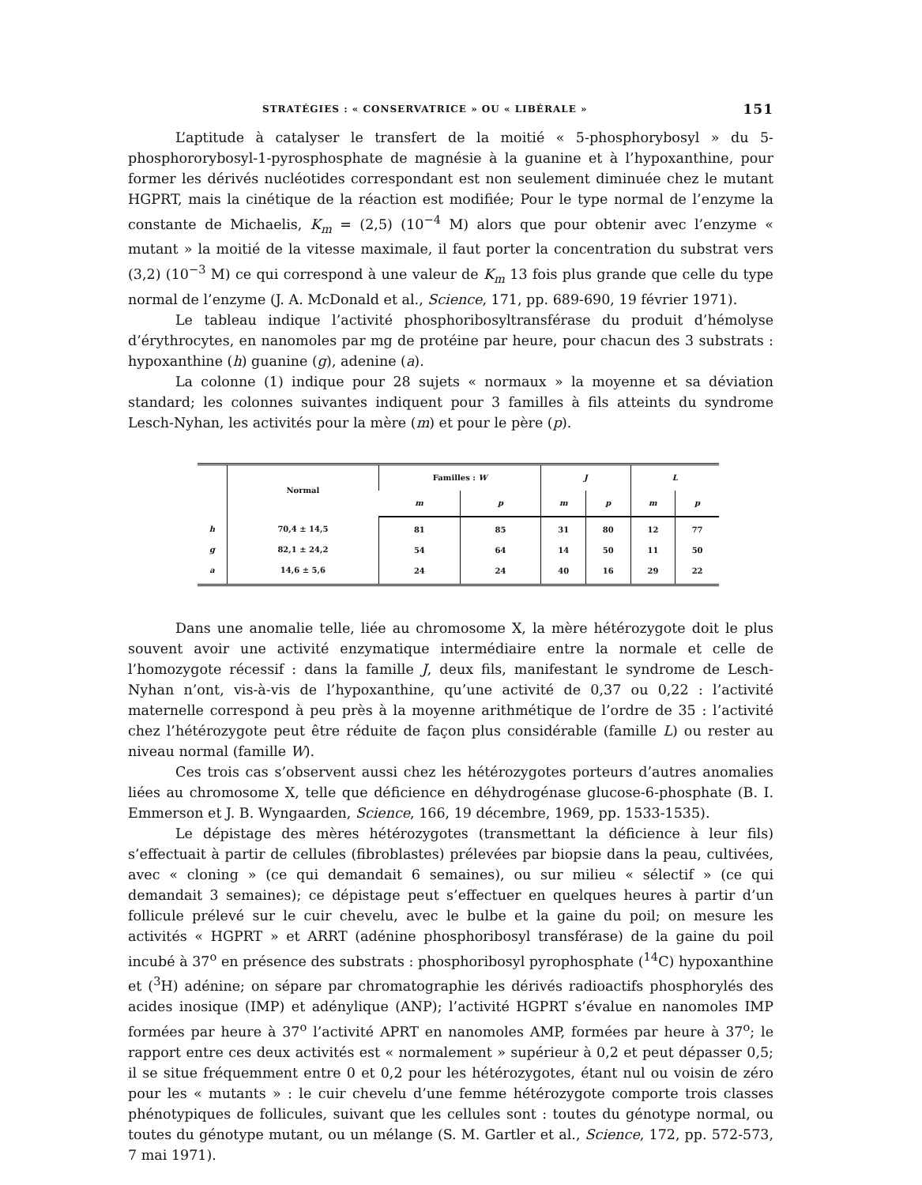STRATÉGIES : « CONSERVATRICE » OU « LIBÉRALE » 151
L’aptitude à catalyser le transfert de la moitié « 5-phosphorybosyl » du 5-phosphororybosyl-1-pyrosphosphate de magnésie à la guanine et à l’hypoxanthine, pour former les dérivés nucléotides correspondant est non seulement diminuée chez le mutant HGPRT, mais la cinétique de la réaction est modifiée; Pour le type normal de l’enzyme la constante de Michaelis, K<sub>m</sub> = (2,5) (10<sup>−4</sup> M) alors que pour obtenir avec l’enzyme « mutant » la moitié de la vitesse maximale, il faut porter la concentration du substrat vers (3,2) (10<sup>−3</sup> M) ce qui correspond à une valeur de K<sub>m</sub> 13 fois plus grande que celle du type normal de l’enzyme (J. A. McDonald et al., Science, 171, pp. 689-690, 19 février 1971).
Le tableau indique l’activité phosphoribosyltransférase du produit d’hémolyse d’érythrocytes, en nanomoles par mg de protéine par heure, pour chacun des 3 substrats : hypoxanthine (h) guanine (g), adenine (a).
La colonne (1) indique pour 28 sujets « normaux » la moyenne et sa déviation standard; les colonnes suivantes indiquent pour 3 familles à fils atteints du syndrome Lesch-Nyhan, les activités pour la mère (m) et pour le père (p).
| | Normal | Familles : W | | J | | L | |
| --- | --- | --- | --- | --- | --- | --- | --- |
| | | m | p | m | p | m | p |
| h g a | 70,4 ± 14,5 82,1 ± 24,2 14,6 ± 5,6 | 81 54 24 | 85 64 24 | 31 14 40 | 80 50 16 | 12 11 29 | 77 50 22 |
Dans une anomalie telle, liée au chromosome X, la mère hétérozygote doit le plus souvent avoir une activité enzymatique intermédiaire entre la normale et celle de l’homozygote récessif : dans la famille J, deux fils, manifestant le syndrome de Lesch-Nyhan n’ont, vis-à-vis de l’hypoxanthine, qu’une activité de 0,37 ou 0,22 : l’activité maternelle correspond à peu près à la moyenne arithmétique de l’ordre de 35 : l’activité chez l’hétérozygote peut être réduite de façon plus considérable (famille L) ou rester au niveau normal (famille W).
Ces trois cas s’observent aussi chez les hétérozygotes porteurs d’autres anomalies liées au chromosome X, telle que déficience en déhydrogénase glucose-6-phosphate (B. I. Emmerson et J. B. Wyngaarden, Science, 166, 19 décembre, 1969, pp. 1533-1535).
Le dépistage des mères hétérozygotes (transmettant la déficience à leur fils) s’effectuait à partir de cellules (fibroblastes) prélevées par biopsie dans la peau, cultivées, avec « cloning » (ce qui demandait 6 semaines), ou sur milieu « sélectif » (ce qui demandait 3 semaines); ce dépistage peut s’effectuer en quelques heures à partir d’un follicule prélevé sur le cuir chevelu, avec le bulbe et la gaine du poil; on mesure les activités « HGPRT » et ARRT (adénine phosphoribosyl transférase) de la gaine du poil incubé à 37<sup>o</sup> en présence des substrats : phosphoribosyl pyrophosphate (<sup>14</sup>C) hypoxanthine et (<sup>3</sup>H) adénine; on sépare par chromatographie les dérivés radioactifs phosphorylés des acides inosique (IMP) et adénylique (ANP); l’activité HGPRT s’évalue en nanomoles IMP formées par heure à 37<sup>o</sup> l’activité APRT en nanomoles AMP, formées par heure à 37<sup>o</sup>; le rapport entre ces deux activités est « normalement » supérieur à 0,2 et peut dépasser 0,5; il se situe fréquemment entre 0 et 0,2 pour les hétérozygotes, étant nul ou voisin de zéro pour les « mutants » : le cuir chevelu d’une femme hétérozygote comporte trois classes phénotypiques de follicules, suivant que les cellules sont : toutes du génotype normal, ou toutes du génotype mutant, ou un mélange (S. M. Gartler et al., Science, 172, pp. 572-573, 7 mai 1971).